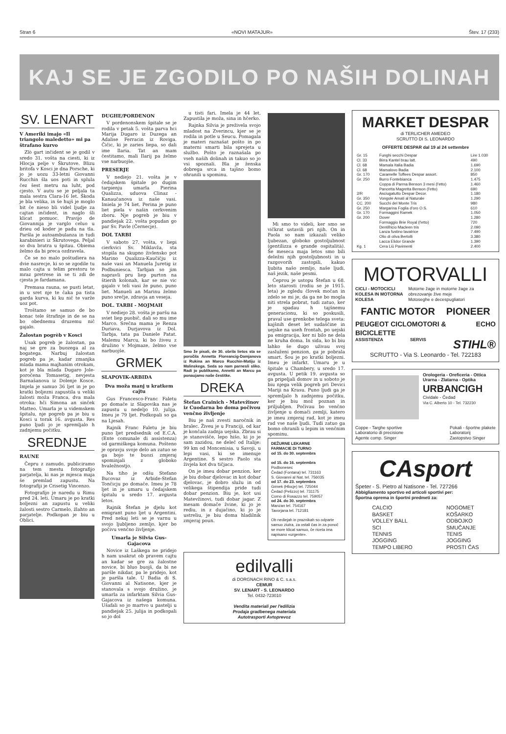Stran 6 «NOVI MATAJUR» Štev. 17 (233)
KAJ SE JE ZGODILO PO NAŠIH DOLINAH
SV. LENART
V Ameriki imajo «Il triangolo maledetto» mi pa štrafano kurvo
Zlò gart inčident se je godil v sredo 31. vošta na ciesti, ki iz Hlocja pelje v Škrutove. Blizu britofa v Kosci je dna Porsche, ki jo je uozu 33-letni Giovanni Rucchin šla uos poti in splula čez šest metru na luht, pod cjesto. V autu se je peljala ta mala sestra Clara-16 let. Škoda je bla velika, in še hujš je moglo bit če nieso bli videl ljudje za cajtan inčident, in naglo šli klicat pomuoc. Pravijo de Giovannija je varglo celuo u drieu od koder je padu na tla. Paršla je autoambulanza in tudi karabinieri iz Škrutovega. Peljal so dva bratra u špitau. Obiema želmo da bi preca ozdravela.
Če se no malo poštudiera na dvie nasrecje, ki so se zgodile tu malo cajta u telim prestoru te mraz pretrese in se ti zdi de cjesta je fardamana.
Premasa rauna, se pusti letat, in u sret nje te čaka pa tista garda kurva, ki ku nič te varže uoz pot.
Troštamo se samuo de bo konac tele štrafinje in de se na bo obednemu druzemu nič gajalo.
Žalostan pogrèb v Kosci
Usak pogreb je žalostan, pa naj se gre za buozega al za bogatega. Narbuj žalostan pogreb pa je, kadar zmanjka mlada mama majhanim otrokam, kot je bla mlada Dugaro Jole-poročena Tomasetig, nevjesta Barnašanova iz Dolenje Kosce. Imjela je samuo 36 ljet in je po kratki boljezni zapustila u veliki žalosti moža Franca, dva mala otroka: hči Simona an sinček Matteo. Umarla je u videmskem špitalu, nje pogreb pa je biu u Kosci u torak 16. avgusta. Res puno ljudi jo je spremljalo h zadnjemu počitku.
SREDNJE
RAUNE
Čepru z zamudo, publiciramo na tem mestu fotografijo parjatelja, ki nas je mjesca maja še premlad zapustu. Na fotografiji je Crisetig Vincenzo.
Fotografijo je naredu u Rimu pred 24. leti. Umaru je po kratki boljezni an zapustu u veliki žalosti sestro Carmelo, žlahto an parjatelje. Podkopan je biu u Oblici.
DUGHE/PORDENON
V pordenonskem špitale se je rodila v petak 5. vošta parva hci Marija Dugaro iz Duzega an Adalise Ferracin iz Roviga. Čičic, ki je zaries liepa, so dali ime Ilaria. Tat an mam čestitamo, mali Ilarij pa želmo vse narbuojše.
PRESERJE
V nediejo 21. vošta je v čedajskem špitale po dugim tarpienju umarla Pierina Qualizza, uduova Clinaz - Kanaučanova iz naše vasi. Imiela je 74 liet. Perina je puno liet piela v našin cerkvenim zboru. Nje pogreb je biu v pandiejak 22. vošta popudan go par Sv. Pavle (Černecje).
DOL TARBI
V saboto 27. vošta, v liepi cierkvici Sv. Miklavža, sta stopila na skupno živlensko pot Marino Qualizza-Kaučičju iz naše vasi an Manuela Juretig iz Podbuniesca. Tarbjan so jim napravli pru liep purton na štierih kolonah, kar se nie vic gajalo v teli vasi že puno, puno liet. Manueli an Marinu želmo puno srečje, zdravja an veseja.
DOL. TARBI - MOJMAH
V nediejo 28. vošta je paršu na sviet liep puobič, dali so mu ime Marco. Srečna mama je Renza Duriava, Durjavova iz Dol. Tarbja, tata pa Daniele Patat. Malemu Marcu, ki bo živeu z družino v Mojmaze, želmo vse narbuojše.
GRMEK
SLAPOVIK-ARBIDA
Dva moža manj u kratkem cajtu
Gus Francesco-Franc Faletu po domače iz Slapovika nas je zapustu u nedeljo 10. julija. Imeu je 79 ljet. Podkopali so ga na Ljesah.
Rajnik Franc Faletu je biu puno ljet predsednik od E.C.A. (Ente comunale di assistenza) od garmiškega komuna. Pošteno je opravju svoje delo an zatuo se ga bojo te buozi zmjeraj spominjali z globoko hvaležnostjo.
Na tiho je odšu Stefano Bucovaz iz Arbide-Stefan Tončicju po domače. Imeu je 78 ljet in je umaru u čedajskem špitalu u sredo 17. avgusta letos.
Rajnik Štefan je djelu kot emigrant puno ljet u Argentini. Pred nekaj leti se je varnu u svojo ljubljeno zemljo, kjer bo počivu venčno življenje.
Umarla je Silvia Gus-Gajacova
Novice iz Laškega ne pridejo h nam usakrat ob pravem cajtu an kadar se gre za žalostne novice, bi bluo buojš, da bi ne paršle nikdar, pa le pridejo, kot je paršla tale. U Badia di S. Giovanni al Natisone, kjer je stanovala s svojo družino, je umarla za infarktam Silvia Gus-Gajacova iz našega komuna. Ušafali so jo martvo u pastelji u pandiejak 25. julija in podkopali so jo dol
u tisti fari. Imela je 44 let. Zapustila je moža, sina in hčerko.
Rajnka Silvia je preživela svojo mladost na Zverincu, kjer se je rodila in potle u Seucu. Pomagala je materi raznašat pošto in po materni smarti bila sprejeta u službo. Pošto je raznašala po vseh naših dolinah in takuo so jo vsi spoznali. Bla je ženska dobrega srca in tajšno bomo ohranili u spominu.
Smo že pisali, de 30. obrila lietos sta se poročila Annetta Floreancig-Damjanova iz Rukina an Marco Rucchin-Matiju iz Malinskega. Seda so nam parnesli sliko. Radi jo publikamo, Annetti an Marcu pa ponaujamo naše čestitke.
DREKA
Štefan Crainich - Matevžinov iz Cuodarna bo doma počivou venčno življenje
Biu je naš zvesti naročnik in bralec. Živeu je u Franciji, od kar je končala zadnja uejska. Zbrau si je stanovišče, lepo hišo, ki jo je sam zazidou, ne deleč od Italije: 99 km od Moncenisia, u Savoji, u lepi vasi, ki se imenuje Argentine. S sestro Paolo sta živjela kot dva tičjaca.
On je imeu dobar penzion, ker je biu dobar djelovac in kot dobar djelovac, je dobro služu in od velikega štipendija pride tudi dobar penzion. Biu je, kot usi Matevžinovi, tudi dobar jagar. Z mesam domače žvine, ki jo je rediu, in z dujačino, ki jo je ustreliu, je biu doma hladilnik zmjeraj poun.
Mi smo to videli, ker smo se vičkrat ustavili pri njih. On in Paola so nam izkazali veliko ljubezan, globoko gostoljubnost (gentilizza e grande ospitalità). Še meseca maja letos smo bili deležni njih gostoljubnosti in u razgovorih zastopili, kakuo ljubita našo zemljo, naše ljudi, naš jezik, naše pesmi.
Čeprou je ustopu Štefan u 68. leto starosti (rodiu se je 1915. leta) je zgledu človek močan in zdelo se mi je, da ga ne bo mogla niti strela pobrat, tudi zatuo, ker je spadau h tajšnemu generacionu, ki so poskusili, praval use grenkobe telega sveta: kajšnih deset let sudaščine in uejske na useh frontah, po uejski pa emigracija, ker ni bilo ne dela ne kruha doma. In sida, ko bi biu lahko še dugo uživau svoj zasluženi penzion, ga je pobrala smart. Šou je po kratki boljezni. Imeu je infarkt. Umaru je u špitale u Chambery, u sredo 17. avgusta. U petik 19. avgusta so ga pripeljali domov in u soboto je biu njega velik pogreb pri Devici Mariji na Krasu. Puno ljudi ga je spremljalo h zadnjemu počitku, ker je biu mož poznan in priljubljen. Počivau bo venčno življenje u domači zemlji, katero je imeu zmjeraj rad, kot je imeu rad vse naše ljudi. Tudi zatuo ga bomo ohranili u lepim in venčnim spominu.
DEŽURNE LEKARNE
FARMACIE DI TURNO
od 15. do 30. septembra
od 15. do 16. septembra
Podbonesec
Čedad (Fontana) tel. 731163
S. Giovanni al Nat. tel. 756035
od 17. do 23. septembra
Grmek (Hlocje) tel. 725044
Čedad (Pelizzo) tel. 731175
Corno di Rosazzo tel. 759057
od 24. do 30. septembra
Manzan tel. 754167
Tavorjana tel. 712181
Ob nediejah in praznikah so odparte samuo ziutra, za ostali čas in za ponoč se more klicat samuo, če riceta ima napisano «urgente».
edilvalli
di DORGNACH RINO & C. s.a.s.
CEMUR
SV. LENART - S. LEONARDO
Tel. 0432-723010
Vendita materiali per l'edilizia
Prodaja gradbenega materiala
Autotrasporti Avtoprevoz
MARKET DESPAR
di TERLICHER AMEDEO
SCRUTTO DI S. LEONARDO
OFFERTE DESPAR dal 19 al 24 settembre
| Gr. 15 | Funghi secchi Despar | Lire 1.030 |
| Cl. 33 | Birra Kantel brau latt. | 490 |
| Cl. 68 | Marsala Italia Badia | 1.690 |
| Cl. 68 | Marsalovo Badia | 2.100 |
| Gr. 170 | Caramelle Toffees Despar assort. | 850 |
| Gr. 250 | Burro Fontebianca | 1.475 |
| | Coppa di Parma Benson 3 mesi (l'etto) | 1.460 |
| | Pancetta Magretta Benson (l'etto) | 690 |
| 2/R | Asciugatutto Despar Decor. | 1.180 |
| Gr. 350 | Vongole Amati al Naturale | 1.290 |
| CC. 200 | Succhi del Monte Tris | 980 |
| Gr. 250 | Margarina Foglia d'oro O.S. | 610 |
| Gr. 170 | Formaggini Ramek | 1.050 |
| Gr. 200 | Dover | 1.280 |
| | Formaggio Brie Royal (l'etto) | 720 |
| | Dentifricio Macleen tris | 2.090 |
| | Lanza fustino lavatrice | 7.490 |
| | Olio di oliva Bertolli | 3.380 |
| | Lacca Elidor Grande | 1.390 |
| Kg. 1 | Cera Liù Pavimenti | 2.400 |
MOTORVALLI
CICLI - MOTOCICLI
KOLESA IN MOTORNA KOLESA Motorne žage in motorne žage za obrezovanje žive meje
Motoseghe e decespugliatori
FANTIC MOTOR PIONEER
PEUGEOT CICLOMOTORI & BICICLETTE ECHO
ASSISTENZA SERVIS STIHL®
SCRUTTO - Via S. Leonardo - Tel. 722183
Orologeria - Oreficeria - Ottica
Urarna - Zlatarna - Optika
URBANCIGH
Cividale - Čedad
Via C. Alberto 10 - Tel. 732230
Coppe - Targhe sportive
Laboratorio di precisione
Agente comp. Singer Pokali - športne plakete
Laboratorij
Zastopstvo Singer
CAsport
Špeter - S. Pietro al Natisone - Tel. 727266
Abbigliamento sportivo ed articoli sportivi per:
Športna oprema in športni predmeti za:
CALCIO
BASKET
VOLLEY BALL
SCI
TENNIS
JOGGING
TEMPO LIBERO NOGOMET
KOŠARKO
ODBOJKO
SMUČANJE
TENIS
JOGGING
PROSTI ČAS